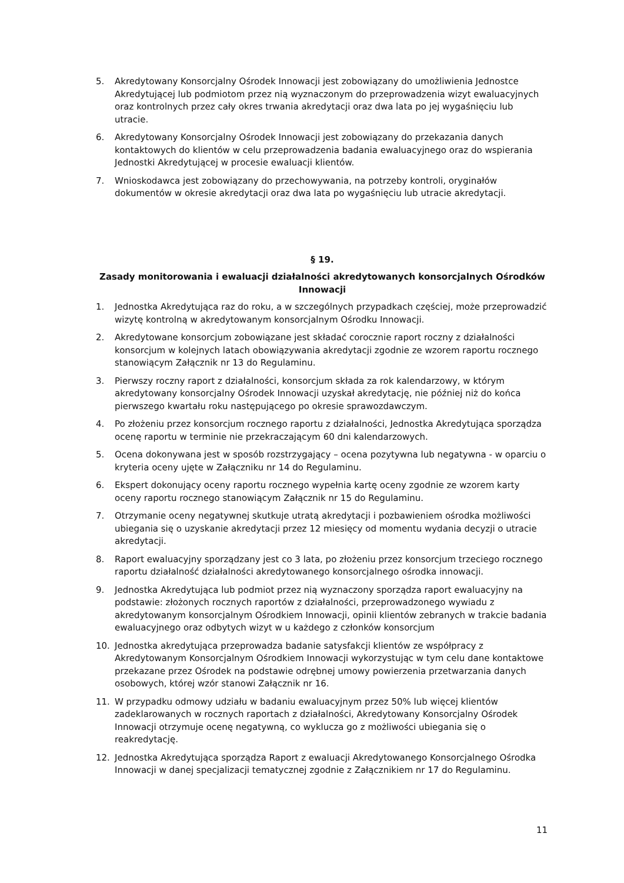5. Akredytowany Konsorcjalny Ośrodek Innowacji jest zobowiązany do umożliwienia Jednostce Akredytującej lub podmiotom przez nią wyznaczonym do przeprowadzenia wizyt ewaluacyjnych oraz kontrolnych przez cały okres trwania akredytacji oraz dwa lata po jej wygaśnięciu lub utracie.
6. Akredytowany Konsorcjalny Ośrodek Innowacji jest zobowiązany do przekazania danych kontaktowych do klientów w celu przeprowadzenia badania ewaluacyjnego oraz do wspierania Jednostki Akredytującej w procesie ewaluacji klientów.
7. Wnioskodawca jest zobowiązany do przechowywania, na potrzeby kontroli, oryginałów dokumentów w okresie akredytacji oraz dwa lata po wygaśnięciu lub utracie akredytacji.
§ 19.
Zasady monitorowania i ewaluacji działalności akredytowanych konsorcjalnych Ośrodków Innowacji
1. Jednostka Akredytująca raz do roku, a w szczególnych przypadkach częściej, może przeprowadzić wizytę kontrolną w akredytowanym konsorcjalnym Ośrodku Innowacji.
2. Akredytowane konsorcjum zobowiązane jest składać corocznie raport roczny z działalności konsorcjum w kolejnych latach obowiązywania akredytacji zgodnie ze wzorem raportu rocznego stanowiącym Załącznik nr 13 do Regulaminu.
3. Pierwszy roczny raport z działalności, konsorcjum składa za rok kalendarzowy, w którym akredytowany konsorcjalny Ośrodek Innowacji uzyskał akredytację, nie później niż do końca pierwszego kwartału roku następującego po okresie sprawozdawczym.
4. Po złożeniu przez konsorcjum rocznego raportu z działalności, Jednostka Akredytująca sporządza ocenę raportu w terminie nie przekraczającym 60 dni kalendarzowych.
5. Ocena dokonywana jest w sposób rozstrzygający – ocena pozytywna lub negatywna - w oparciu o kryteria oceny ujęte w Załączniku nr 14 do Regulaminu.
6. Ekspert dokonujący oceny raportu rocznego wypełnia kartę oceny zgodnie ze wzorem karty oceny raportu rocznego stanowiącym Załącznik nr 15 do Regulaminu.
7. Otrzymanie oceny negatywnej skutkuje utratą akredytacji i pozbawieniem ośrodka możliwości ubiegania się o uzyskanie akredytacji przez 12 miesięcy od momentu wydania decyzji o utracie akredytacji.
8. Raport ewaluacyjny sporządzany jest co 3 lata, po złożeniu przez konsorcjum trzeciego rocznego raportu działalność działalności akredytowanego konsorcjalnego ośrodka innowacji.
9. Jednostka Akredytująca lub podmiot przez nią wyznaczony sporządza raport ewaluacyjny na podstawie: złożonych rocznych raportów z działalności, przeprowadzonego wywiadu z akredytowanym konsorcjalnym Ośrodkiem Innowacji, opinii klientów zebranych w trakcie badania ewaluacyjnego oraz odbytych wizyt w u każdego z członków konsorcjum
10. Jednostka akredytująca przeprowadza badanie satysfakcji klientów ze współpracy z Akredytowanym Konsorcjalnym Ośrodkiem Innowacji wykorzystując w tym celu dane kontaktowe przekazane przez Ośrodek na podstawie odrębnej umowy powierzenia przetwarzania danych osobowych, której wzór stanowi Załącznik nr 16.
11. W przypadku odmowy udziału w badaniu ewaluacyjnym przez 50% lub więcej klientów zadeklarowanych w rocznych raportach z działalności, Akredytowany Konsorcjalny Ośrodek Innowacji otrzymuje ocenę negatywną, co wyklucza go z możliwości ubiegania się o reakredytację.
12. Jednostka Akredytująca sporządza Raport z ewaluacji Akredytowanego Konsorcjalnego Ośrodka Innowacji w danej specjalizacji tematycznej zgodnie z Załącznikiem nr 17 do Regulaminu.
11